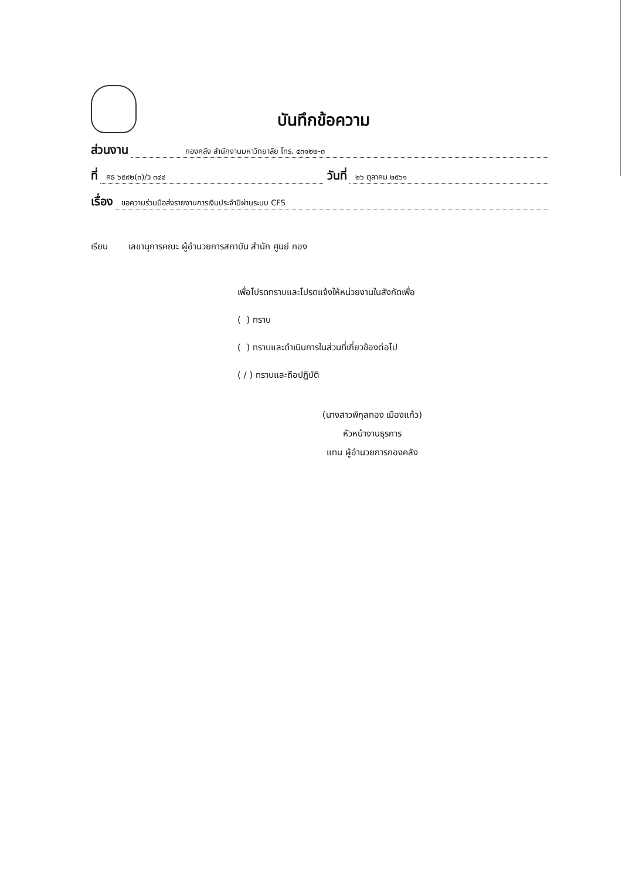บันทึกข้อความ
ส่วนงาน กองคลัง สำนักงานมหาวิทยาลัย โทร. ๔๓๑๒๒-๓
ที่ ศธ ๖๕๙๒(๓)/ว ๓๔๔ วันที่ ๒๖ ตุลาคม ๒๕๖๑
เรื่อง ขอความร่วมมือส่งรายงานการเงินประจำปีผ่านระบบ CFS
เรียน เลขานุการคณะ ผู้อำนวยการสถาบัน สำนัก ศูนย์ กอง
เพื่อโปรดทราบและโปรดแจ้งให้หน่วยงานในสังกัดเพื่อ
( ) ทราบ
( ) ทราบและดำเนินการในส่วนที่เกี่ยวข้องต่อไป
( / ) ทราบและถือปฏิบัติ
(นางสาวพิกุลทอง เมืองแก้ว)
หัวหน้างานธุรการ
แทน ผู้อำนวยการกองคลัง